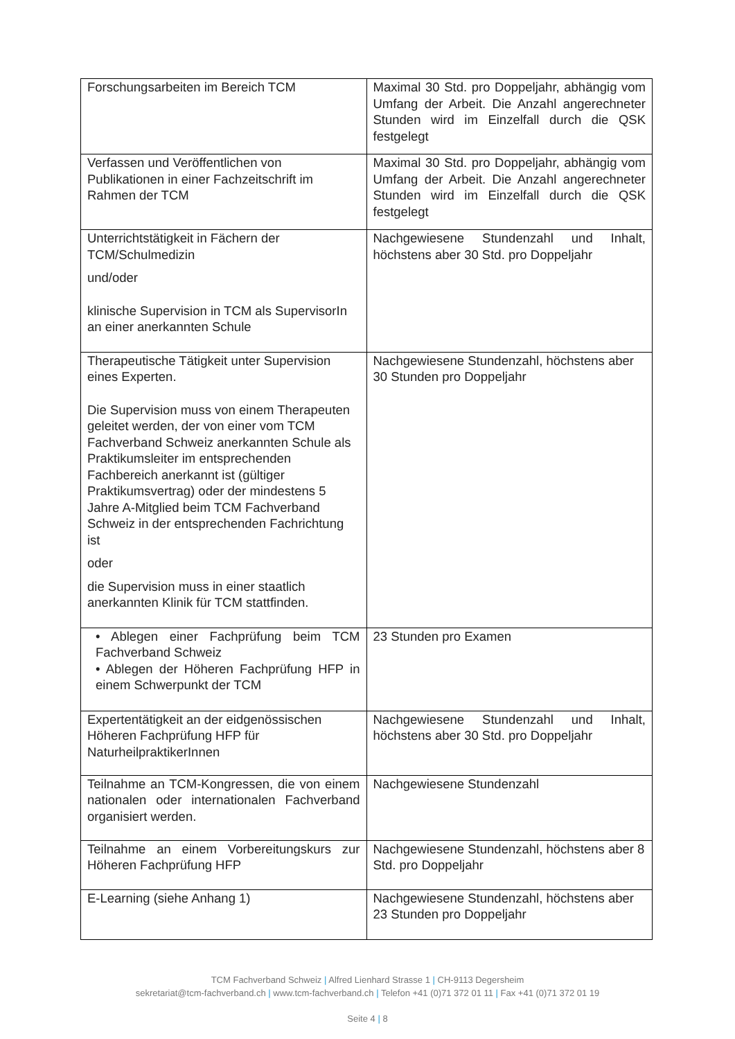| Forschungsarbeiten im Bereich TCM | Maximal 30 Std. pro Doppeljahr, abhängig vom Umfang der Arbeit. Die Anzahl angerechneter Stunden wird im Einzelfall durch die QSK festgelegt |
| Verfassen und Veröffentlichen von Publikationen in einer Fachzeitschrift im Rahmen der TCM | Maximal 30 Std. pro Doppeljahr, abhängig vom Umfang der Arbeit. Die Anzahl angerechneter Stunden wird im Einzelfall durch die QSK festgelegt |
| Unterrichtstätigkeit in Fächern der TCM/Schulmedizin und/oder klinische Supervision in TCM als SupervisorIn an einer anerkannten Schule | Nachgewiesene Stundenzahl und Inhalt, höchstens aber 30 Std. pro Doppeljahr |
| Therapeutische Tätigkeit unter Supervision eines Experten. Die Supervision muss von einem Therapeuten geleitet werden, der von einer vom TCM Fachverband Schweiz anerkannten Schule als Praktikumsleiter im entsprechenden Fachbereich anerkannt ist (gültiger Praktikumsvertrag) oder der mindestens 5 Jahre A-Mitglied beim TCM Fachverband Schweiz in der entsprechenden Fachrichtung ist oder die Supervision muss in einer staatlich anerkannten Klinik für TCM stattfinden. | Nachgewiesene Stundenzahl, höchstens aber 30 Stunden pro Doppeljahr |
| • Ablegen einer Fachprüfung beim TCM Fachverband Schweiz • Ablegen der Höheren Fachprüfung HFP in einem Schwerpunkt der TCM | 23 Stunden pro Examen |
| Expertentätigkeit an der eidgenössischen Höheren Fachprüfung HFP für NaturheilpraktikerInnen | Nachgewiesene Stundenzahl und Inhalt, höchstens aber 30 Std. pro Doppeljahr |
| Teilnahme an TCM-Kongressen, die von einem nationalen oder internationalen Fachverband organisiert werden. | Nachgewiesene Stundenzahl |
| Teilnahme an einem Vorbereitungskurs zur Höheren Fachprüfung HFP | Nachgewiesene Stundenzahl, höchstens aber 8 Std. pro Doppeljahr |
| E-Learning (siehe Anhang 1) | Nachgewiesene Stundenzahl, höchstens aber 23 Stunden pro Doppeljahr |
TCM Fachverband Schweiz | Alfred Lienhard Strasse 1 | CH-9113 Degersheim
sekretariat@tcm-fachverband.ch | www.tcm-fachverband.ch | Telefon +41 (0)71 372 01 11 | Fax +41 (0)71 372 01 19
Seite 4 | 8